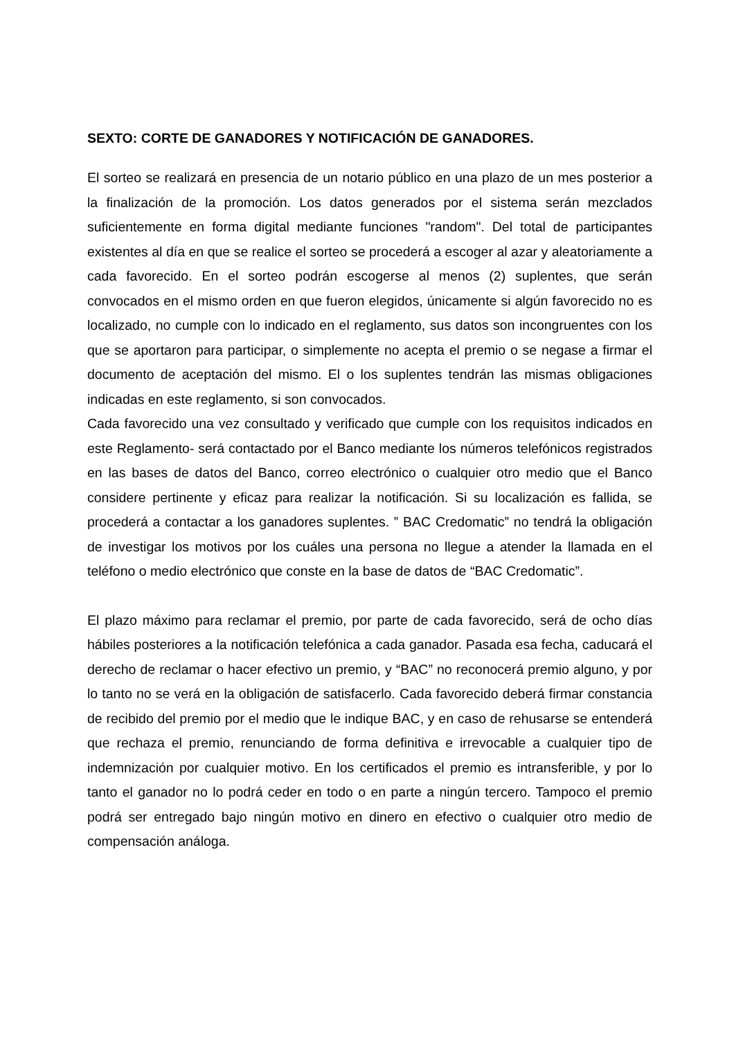SEXTO: CORTE DE GANADORES Y NOTIFICACIÓN DE GANADORES.
El sorteo se realizará en presencia de un notario público en una plazo de un mes posterior a la finalización de la promoción. Los datos generados por el sistema serán mezclados suficientemente en forma digital mediante funciones "random". Del total de participantes existentes al día en que se realice el sorteo se procederá a escoger al azar y aleatoriamente a cada favorecido. En el sorteo podrán escogerse al menos (2) suplentes, que serán convocados en el mismo orden en que fueron elegidos, únicamente si algún favorecido no es localizado, no cumple con lo indicado en el reglamento, sus datos son incongruentes con los que se aportaron para participar, o simplemente no acepta el premio o se negase a firmar el documento de aceptación del mismo. El o los suplentes tendrán las mismas obligaciones indicadas en este reglamento, si son convocados.
Cada favorecido una vez consultado y verificado que cumple con los requisitos indicados en este Reglamento- será contactado por el Banco mediante los números telefónicos registrados en las bases de datos del Banco, correo electrónico o cualquier otro medio que el Banco considere pertinente y eficaz para realizar la notificación. Si su localización es fallida, se procederá a contactar a los ganadores suplentes. ” BAC Credomatic” no tendrá la obligación de investigar los motivos por los cuáles una persona no llegue a atender la llamada en el teléfono o medio electrónico que conste en la base de datos de “BAC Credomatic”.
El plazo máximo para reclamar el premio, por parte de cada favorecido, será de ocho días hábiles posteriores a la notificación telefónica a cada ganador. Pasada esa fecha, caducará el derecho de reclamar o hacer efectivo un premio, y “BAC” no reconocerá premio alguno, y por lo tanto no se verá en la obligación de satisfacerlo. Cada favorecido deberá firmar constancia de recibido del premio por el medio que le indique BAC, y en caso de rehusarse se entenderá que rechaza el premio, renunciando de forma definitiva e irrevocable a cualquier tipo de indemnización por cualquier motivo. En los certificados el premio es intransferible, y por lo tanto el ganador no lo podrá ceder en todo o en parte a ningún tercero. Tampoco el premio podrá ser entregado bajo ningún motivo en dinero en efectivo o cualquier otro medio de compensación análoga.